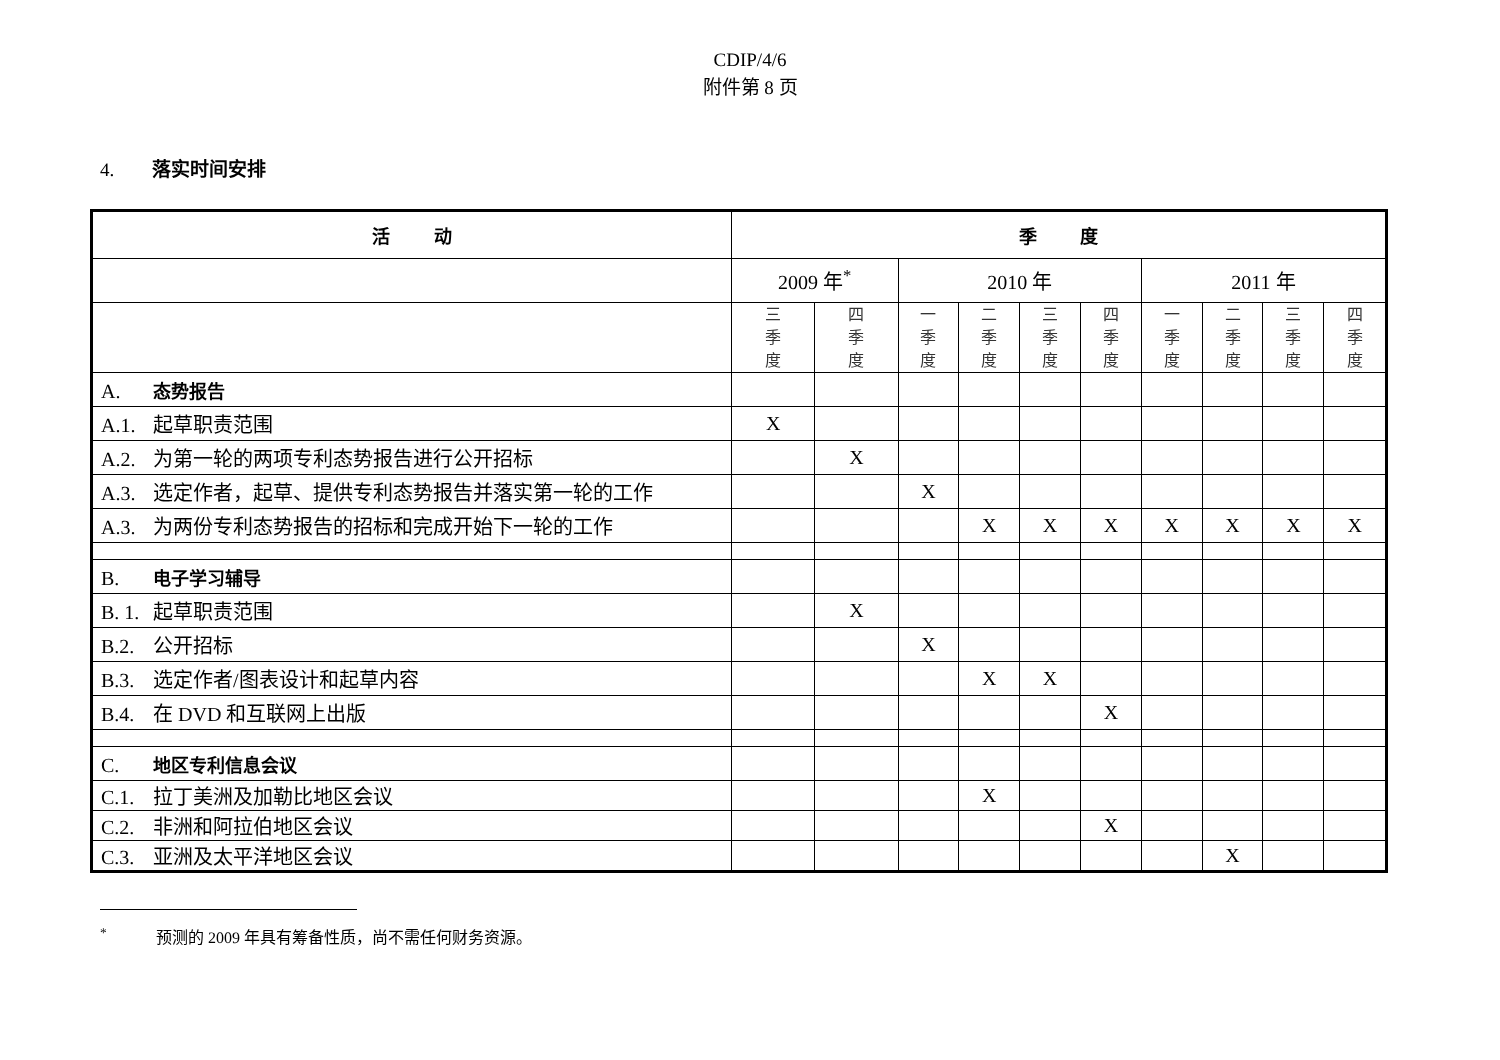CDIP/4/6
附件第 8 页
4. 落实时间安排
| 活 动 | 季 度 | | | | | | | | | |
| --- | --- | --- | --- | --- | --- | --- | --- | --- | --- | --- |
| | 2009 年<sup>*</sup> | | 2010 年 | | | | 2011 年 | | | |
| | 三 季 度 | 四 季 度 | 一 季 度 | 二 季 度 | 三 季 度 | 四 季 度 | 一 季 度 | 二 季 度 | 三 季 度 | 四 季 度 |
| A. 态势报告 | | | | | | | | | | |
| A.1. 起草职责范围 | X | | | | | | | | | |
| A.2. 为第一轮的两项专利态势报告进行公开招标 | | X | | | | | | | | |
| A.3. 选定作者，起草、提供专利态势报告并落实第一轮的工作 | | | X | | | | | | | |
| A.3. 为两份专利态势报告的招标和完成开始下一轮的工作 | | | | X | X | X | X | X | X | X |
| B. 电子学习辅导 | | | | | | | | | | |
| B. 1. 起草职责范围 | | X | | | | | | | | |
| B.2. 公开招标 | | | X | | | | | | | |
| B.3. 选定作者/图表设计和起草内容 | | | | X | X | | | | | |
| B.4. 在 DVD 和互联网上出版 | | | | | | X | | | | |
| C. 地区专利信息会议 | | | | | | | | | | |
| C.1. 拉丁美洲及加勒比地区会议 | | | | X | | | | | | |
| C.2. 非洲和阿拉伯地区会议 | | | | | | X | | | | |
| C.3. 亚洲及太平洋地区会议 | | | | | | | | X | | |
<sup>*</sup> 预测的 2009 年具有筹备性质，尚不需任何财务资源。